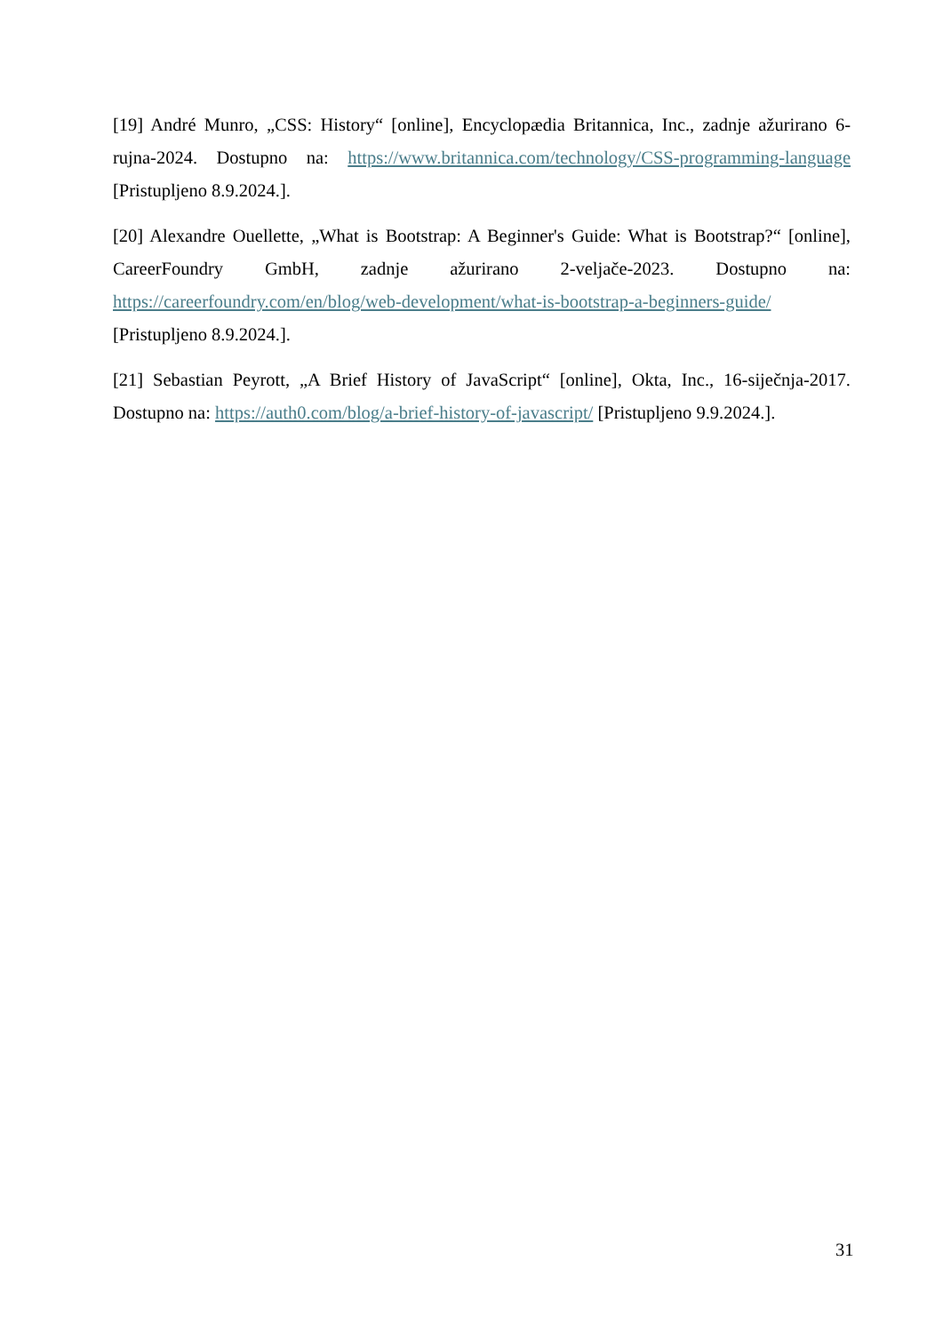[19] André Munro, „CSS: History“ [online], Encyclopædia Britannica, Inc., zadnje ažurirano 6-rujna-2024. Dostupno na: https://www.britannica.com/technology/CSS-programming-language [Pristupljeno 8.9.2024.].
[20] Alexandre Ouellette, „What is Bootstrap: A Beginner's Guide: What is Bootstrap?“ [online], CareerFoundry GmbH, zadnje ažurirano 2-veljače-2023. Dostupno na: https://careerfoundry.com/en/blog/web-development/what-is-bootstrap-a-beginners-guide/ [Pristupljeno 8.9.2024.].
[21] Sebastian Peyrott, „A Brief History of JavaScript“ [online], Okta, Inc., 16-siječnja-2017. Dostupno na: https://auth0.com/blog/a-brief-history-of-javascript/ [Pristupljeno 9.9.2024.].
31